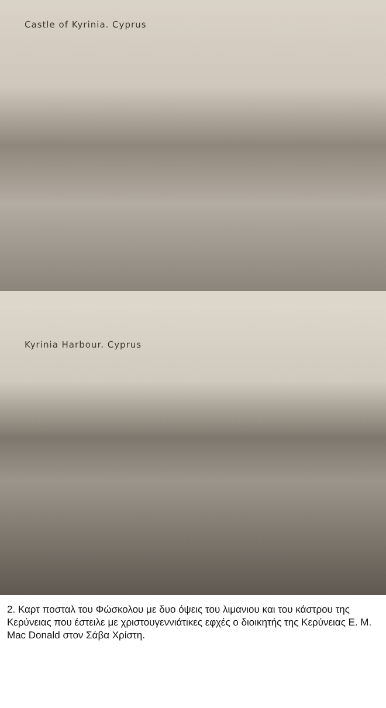Castle of Kyrinia. Cyprus
Kyrinia Harbour. Cyprus
2. Καρτ ποσταλ του Φώσκολου με δυο όψεις του λιμανιου και του κάστρου της Κερύνειας που έστειλε με χριστουγεννιάτικες εφχές ο διοικητής της Κερύνειας E. M. Mac Donald στον Σάβα Χρίστη.